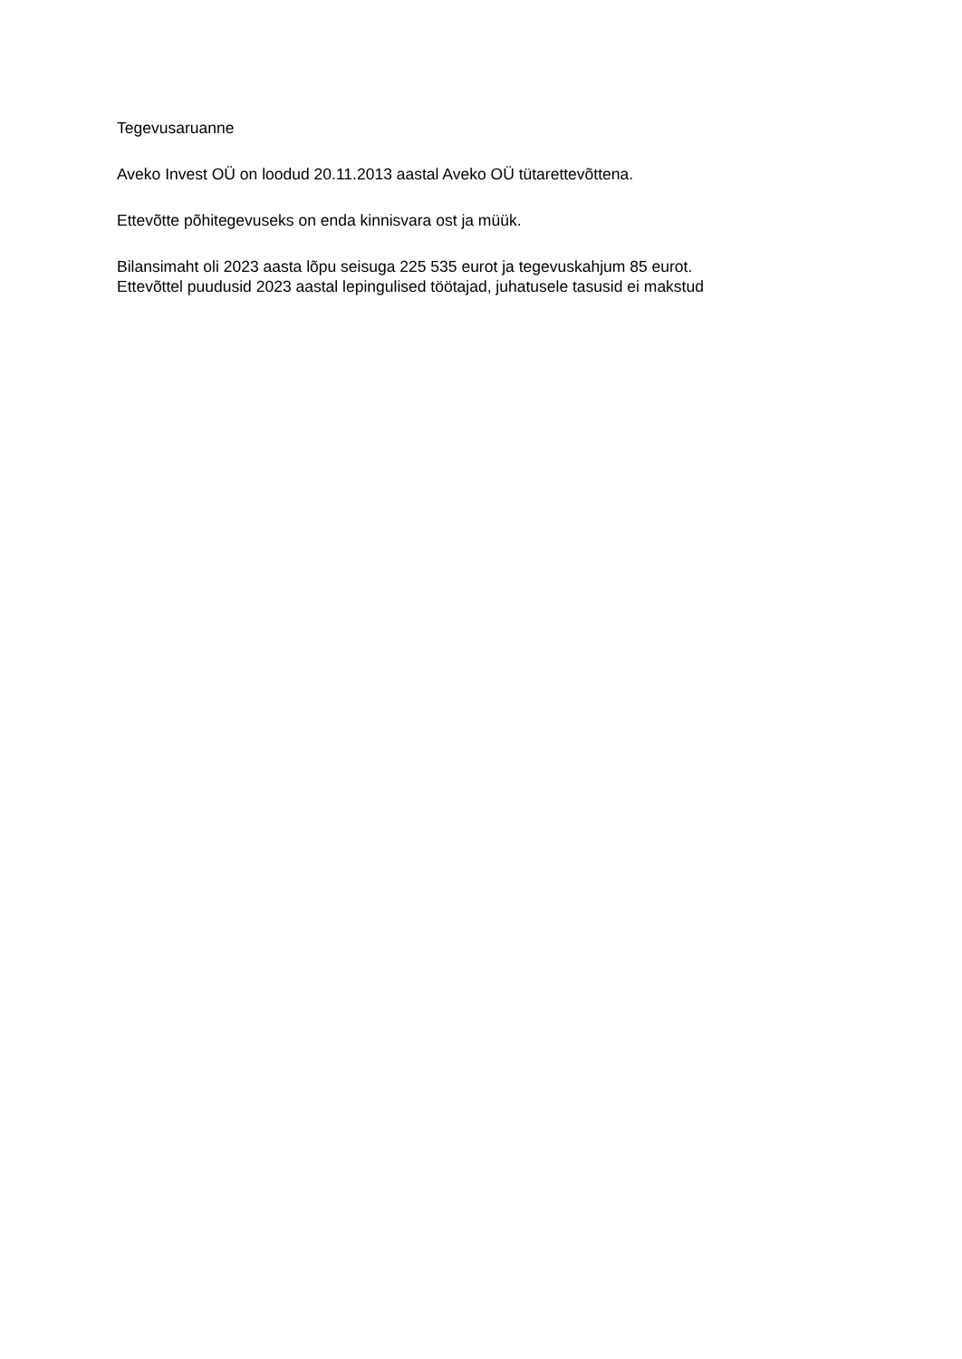Tegevusaruanne
Aveko Invest OÜ on loodud 20.11.2013 aastal Aveko OÜ tütarettevõttena.
Ettevõtte põhitegevuseks on enda kinnisvara ost ja müük.
Bilansimaht oli 2023 aasta lõpu seisuga 225 535 eurot ja tegevuskahjum 85 eurot.
Ettevõttel puudusid 2023 aastal lepingulised töötajad, juhatusele tasusid ei makstud